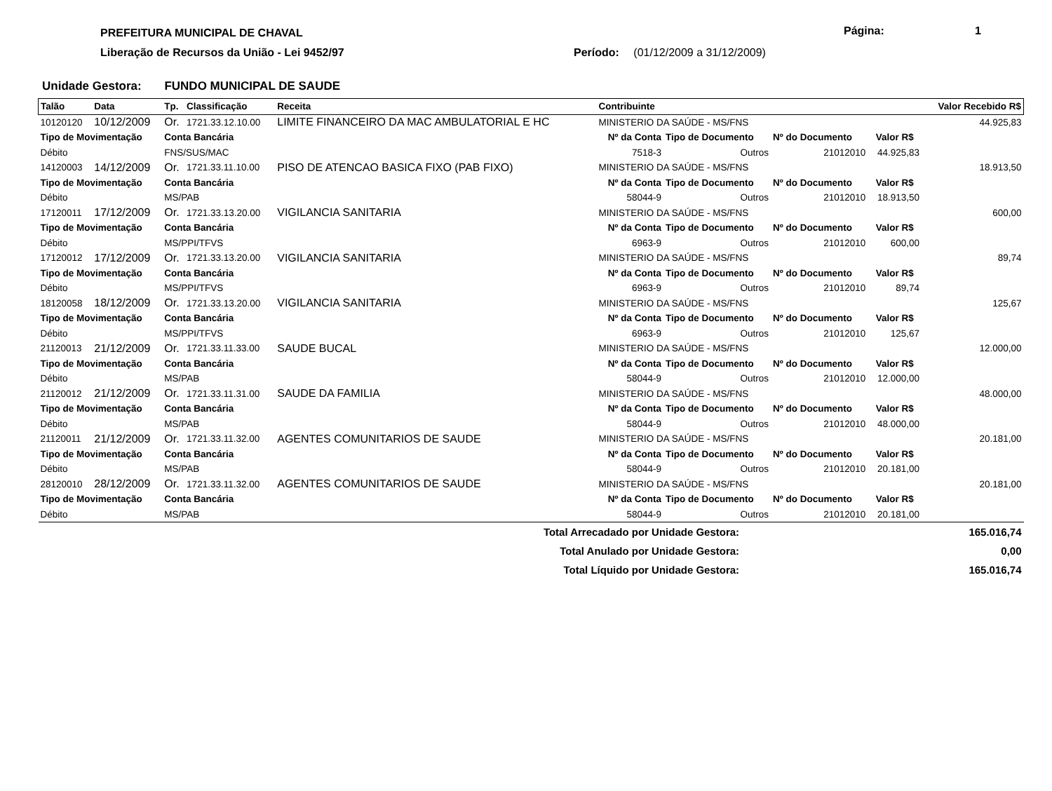PREFEITURA MUNICIPAL DE CHAVAL Página: 1
Liberação de Recursos da União - Lei 9452/97
Período: (01/12/2009 a 31/12/2009)
Unidade Gestora: FUNDO MUNICIPAL DE SAUDE
| Talão | Data | Tp. | Classificação | Receita | Contribuinte | | | | Valor Recebido R$ |
| --- | --- | --- | --- | --- | --- | --- | --- | --- | --- |
| 10120120 | 10/12/2009 | Or. | 1721.33.12.10.00 | LIMITE FINANCEIRO DA MAC AMBULATORIAL E HC | MINISTERIO DA SAÚDE - MS/FNS | | | | 44.925,83 |
| Tipo de Movimentação | | Conta Bancária | | | Nº da Conta | Tipo de Documento | Nº do Documento | Valor R$ | |
| Débito | | FNS/SUS/MAC | | | 7518-3 | Outros | 21012010 | 44.925,83 | |
| 14120003 | 14/12/2009 | Or. | 1721.33.11.10.00 | PISO DE ATENCAO BASICA FIXO (PAB FIXO) | MINISTERIO DA SAÚDE - MS/FNS | | | | 18.913,50 |
| Tipo de Movimentação | | Conta Bancária | | | Nº da Conta | Tipo de Documento | Nº do Documento | Valor R$ | |
| Débito | | MS/PAB | | | 58044-9 | Outros | 21012010 | 18.913,50 | |
| 17120011 | 17/12/2009 | Or. | 1721.33.13.20.00 | VIGILANCIA SANITARIA | MINISTERIO DA SAÚDE - MS/FNS | | | | 600,00 |
| Tipo de Movimentação | | Conta Bancária | | | Nº da Conta | Tipo de Documento | Nº do Documento | Valor R$ | |
| Débito | | MS/PPI/TFVS | | | 6963-9 | Outros | 21012010 | 600,00 | |
| 17120012 | 17/12/2009 | Or. | 1721.33.13.20.00 | VIGILANCIA SANITARIA | MINISTERIO DA SAÚDE - MS/FNS | | | | 89,74 |
| Tipo de Movimentação | | Conta Bancária | | | Nº da Conta | Tipo de Documento | Nº do Documento | Valor R$ | |
| Débito | | MS/PPI/TFVS | | | 6963-9 | Outros | 21012010 | 89,74 | |
| 18120058 | 18/12/2009 | Or. | 1721.33.13.20.00 | VIGILANCIA SANITARIA | MINISTERIO DA SAÚDE - MS/FNS | | | | 125,67 |
| Tipo de Movimentação | | Conta Bancária | | | Nº da Conta | Tipo de Documento | Nº do Documento | Valor R$ | |
| Débito | | MS/PPI/TFVS | | | 6963-9 | Outros | 21012010 | 125,67 | |
| 21120013 | 21/12/2009 | Or. | 1721.33.11.33.00 | SAUDE BUCAL | MINISTERIO DA SAÚDE - MS/FNS | | | | 12.000,00 |
| Tipo de Movimentação | | Conta Bancária | | | Nº da Conta | Tipo de Documento | Nº do Documento | Valor R$ | |
| Débito | | MS/PAB | | | 58044-9 | Outros | 21012010 | 12.000,00 | |
| 21120012 | 21/12/2009 | Or. | 1721.33.11.31.00 | SAUDE DA FAMILIA | MINISTERIO DA SAÚDE - MS/FNS | | | | 48.000,00 |
| Tipo de Movimentação | | Conta Bancária | | | Nº da Conta | Tipo de Documento | Nº do Documento | Valor R$ | |
| Débito | | MS/PAB | | | 58044-9 | Outros | 21012010 | 48.000,00 | |
| 21120011 | 21/12/2009 | Or. | 1721.33.11.32.00 | AGENTES COMUNITARIOS DE SAUDE | MINISTERIO DA SAÚDE - MS/FNS | | | | 20.181,00 |
| Tipo de Movimentação | | Conta Bancária | | | Nº da Conta | Tipo de Documento | Nº do Documento | Valor R$ | |
| Débito | | MS/PAB | | | 58044-9 | Outros | 21012010 | 20.181,00 | |
| 28120010 | 28/12/2009 | Or. | 1721.33.11.32.00 | AGENTES COMUNITARIOS DE SAUDE | MINISTERIO DA SAÚDE - MS/FNS | | | | 20.181,00 |
| Tipo de Movimentação | | Conta Bancária | | | Nº da Conta | Tipo de Documento | Nº do Documento | Valor R$ | |
| Débito | | MS/PAB | | | 58044-9 | Outros | 21012010 | 20.181,00 | |
| Total Arrecadado por Unidade Gestora: | | | | | | | | | 165.016,74 |
| Total Anulado por Unidade Gestora: | | | | | | | | | 0,00 |
| Total Líquido por Unidade Gestora: | | | | | | | | | 165.016,74 |